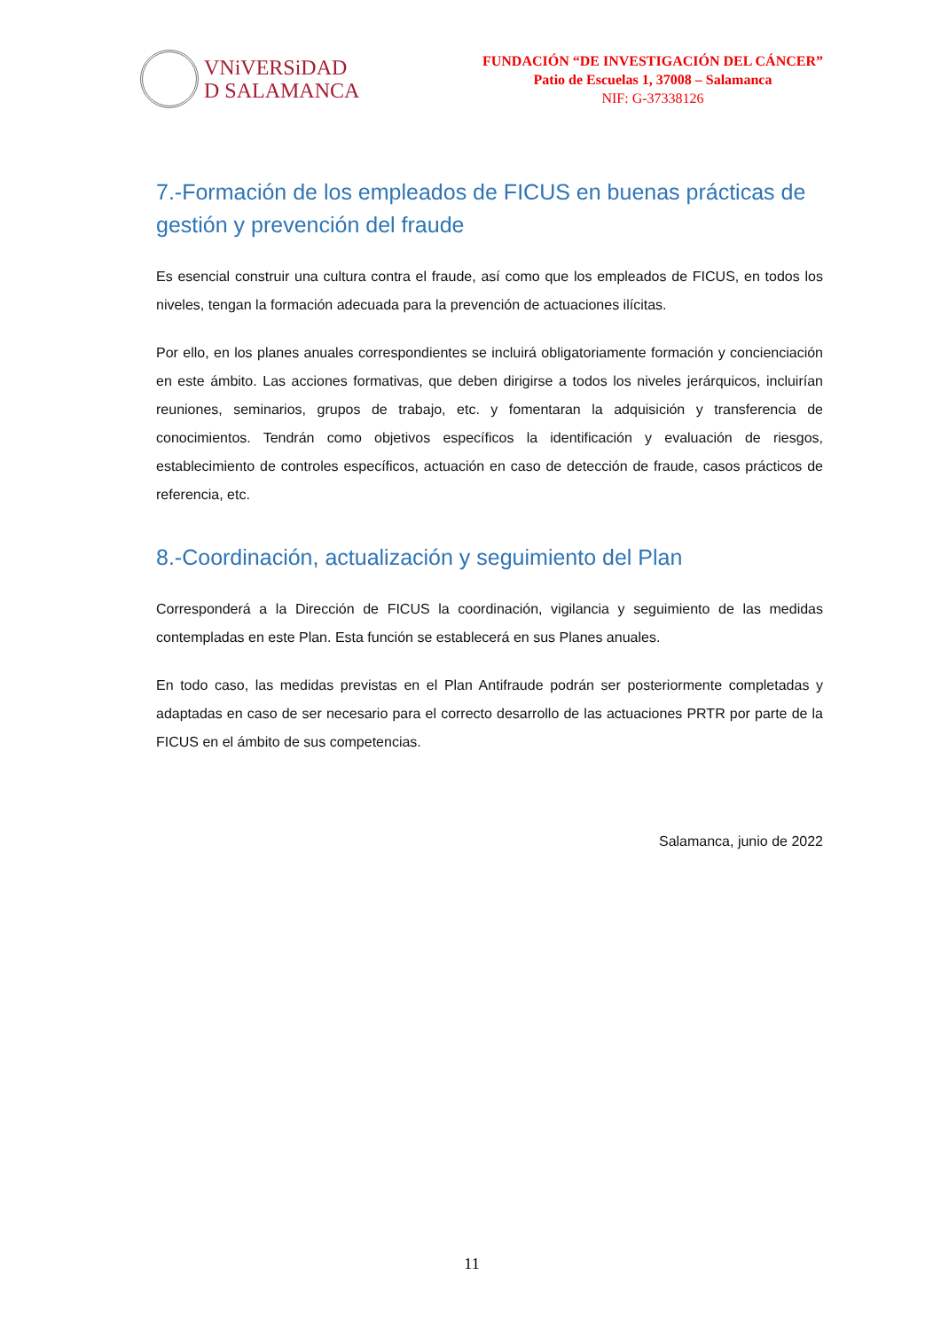VNiVERSiDAD
D SALAMANCA
FUNDACIÓN “DE INVESTIGACIÓN DEL CÁNCER”
Patio de Escuelas 1, 37008 – Salamanca
NIF: G-37338126
7.-Formación de los empleados de FICUS en buenas prácticas de gestión y prevención del fraude
Es esencial construir una cultura contra el fraude, así como que los empleados de FICUS, en todos los niveles, tengan la formación adecuada para la prevención de actuaciones ilícitas.
Por ello, en los planes anuales correspondientes se incluirá obligatoriamente formación y concienciación en este ámbito. Las acciones formativas, que deben dirigirse a todos los niveles jerárquicos, incluirían reuniones, seminarios, grupos de trabajo, etc. y fomentaran la adquisición y transferencia de conocimientos. Tendrán como objetivos específicos la identificación y evaluación de riesgos, establecimiento de controles específicos, actuación en caso de detección de fraude, casos prácticos de referencia, etc.
8.-Coordinación, actualización y seguimiento del Plan
Corresponderá a la Dirección de FICUS la coordinación, vigilancia y seguimiento de las medidas contempladas en este Plan. Esta función se establecerá en sus Planes anuales.
En todo caso, las medidas previstas en el Plan Antifraude podrán ser posteriormente completadas y adaptadas en caso de ser necesario para el correcto desarrollo de las actuaciones PRTR por parte de la FICUS en el ámbito de sus competencias.
Salamanca, junio de 2022
11